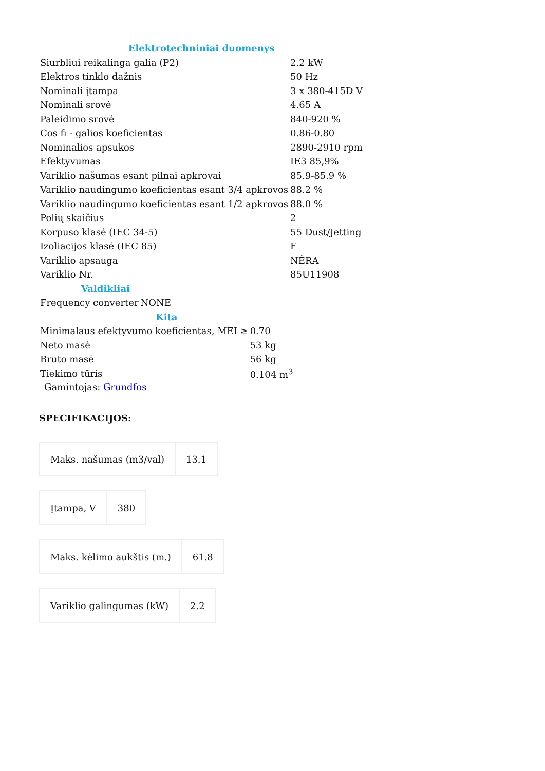| Elektrotechniniai duomenys | |
| Siurbliui reikalinga galia (P2) | 2.2 kW |
| Elektros tinklo dažnis | 50 Hz |
| Nominali įtampa | 3 x 380-415D V |
| Nominali srovė | 4.65 A |
| Paleidimo srovė | 840-920 % |
| Cos fi - galios koeficientas | 0.86-0.80 |
| Nominalios apsukos | 2890-2910 rpm |
| Efektyvumas | IE3 85,9% |
| Variklio našumas esant pilnai apkrovai | 85.9-85.9 % |
| Variklio naudingumo koeficientas esant 3/4 apkrovos | 88.2 % |
| Variklio naudingumo koeficientas esant 1/2 apkrovos | 88.0 % |
| Polių skaičius | 2 |
| Korpuso klasė (IEC 34-5) | 55 Dust/Jetting |
| Izoliacijos klasė (IEC 85) | F |
| Variklio apsauga | NĖRA |
| Variklio Nr. | 85U11908 |
| Valdikliai | |
| Frequency converter | NONE |
| Kita | |
| Minimalaus efektyvumo koeficientas, MEI ≥ | 0.70 |
| Neto masė | 53 kg |
| Bruto masė | 56 kg |
| Tiekimo tūris | 0.104 m<sup>3</sup> |
Gamintojas: Grundfos
SPECIFIKACIJOS:
| Maks. našumas (m3/val) | 13.1 |
| Įtampa, V | 380 |
| Maks. kėlimo aukštis (m.) | 61.8 |
| Variklio galingumas (kW) | 2.2 |